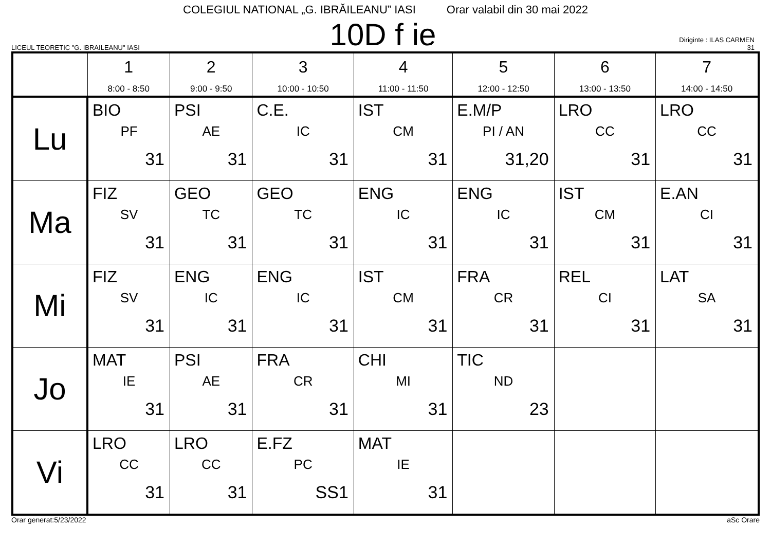COLEGIUL NATIONAL „G. IBRĂILEANU” IASI Orar valabil din 30 mai 2022
LICEUL TEORETIC "G. IBRAILEANU" IASI
10D f ie
Diriginte : ILAS CARMEN
31
| | 1 8:00 - 8:50 | 2 9:00 - 9:50 | 3 10:00 - 10:50 | 4 11:00 - 11:50 | 5 12:00 - 12:50 | 6 13:00 - 13:50 | 7 14:00 - 14:50 |
| --- | --- | --- | --- | --- | --- | --- | --- |
| Lu | BIO PF 31 | PSI AE 31 | C.E. IC 31 | IST CM 31 | E.M/P PI / AN 31,20 | LRO CC 31 | LRO CC 31 |
| Ma | FIZ SV 31 | GEO TC 31 | GEO TC 31 | ENG IC 31 | ENG IC 31 | IST CM 31 | E.AN CI 31 |
| Mi | FIZ SV 31 | ENG IC 31 | ENG IC 31 | IST CM 31 | FRA CR 31 | REL CI 31 | LAT SA 31 |
| Jo | MAT IE 31 | PSI AE 31 | FRA CR 31 | CHI MI 31 | TIC ND 23 | | |
| Vi | LRO CC 31 | LRO CC 31 | E.FZ PC SS1 | MAT IE 31 | | | |
Orar generat:5/23/2022 aSc Orare